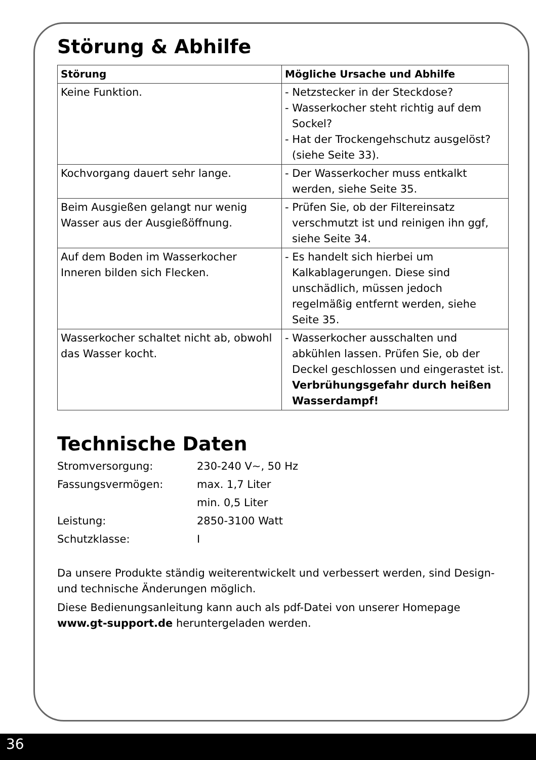Störung & Abhilfe
| Störung | Mögliche Ursache und Abhilfe |
| --- | --- |
| Keine Funktion. | - Netzstecker in der Steckdose? - Wasserkocher steht richtig auf dem Sockel? - Hat der Trockengehschutz ausgelöst? (siehe Seite 33). |
| Kochvorgang dauert sehr lange. | - Der Wasserkocher muss entkalkt werden, siehe Seite 35. |
| Beim Ausgießen gelangt nur wenig Wasser aus der Ausgießöffnung. | - Prüfen Sie, ob der Filtereinsatz verschmutzt ist und reinigen ihn ggf, siehe Seite 34. |
| Auf dem Boden im Wasserkocher Inneren bilden sich Flecken. | - Es handelt sich hierbei um Kalkablagerungen. Diese sind unschädlich, müssen jedoch regelmäßig entfernt werden, siehe Seite 35. |
| Wasserkocher schaltet nicht ab, obwohl das Wasser kocht. | - Wasserkocher ausschalten und abkühlen lassen. Prüfen Sie, ob der Deckel geschlossen und eingerastet ist. Verbrühungsgefahr durch heißen Wasserdampf! |
Technische Daten
Stromversorgung: 230-240 V~, 50 Hz
Fassungsvermögen: max. 1,7 Liter
min. 0,5 Liter
Leistung: 2850-3100 Watt
Schutzklasse: I
Da unsere Produkte ständig weiterentwickelt und verbessert werden, sind Design- und technische Änderungen möglich.
Diese Bedienungsanleitung kann auch als pdf-Datei von unserer Homepage www.gt-support.de heruntergeladen werden.
36